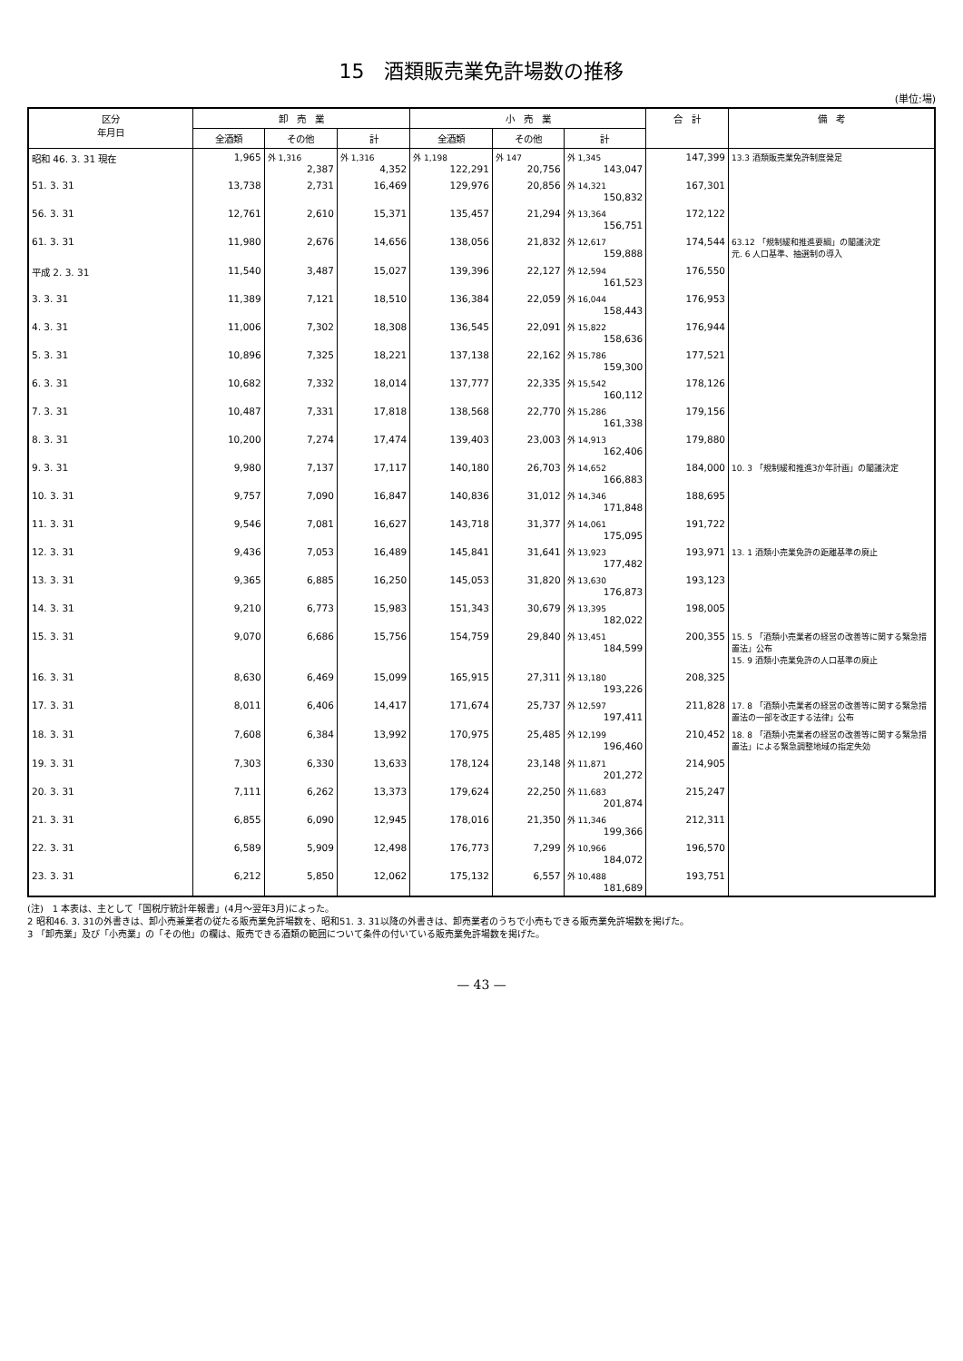15　酒類販売業免許場数の推移
(単位:場)
| 区分 年月日 | 卸 売 業 | | | 小 売 業 | | | 合 計 | 備 考 |
| --- | --- | --- | --- | --- | --- | --- | --- | --- |
| | 全酒類 | その他 | 計 | 全酒類 | その他 | 計 | | |
| 昭和 46. 3. 31 現在 | 1,965 | 外 1,316 2,387 | 外 1,316 4,352 | 外 1,198 122,291 | 外 147 20,756 | 外 1,345 143,047 | 147,399 | 13.3 酒類販売業免許制度発足 |
| 51. 3. 31 | 13,738 | 2,731 | 16,469 | 129,976 | 20,856 | 外 14,321 150,832 | 167,301 | |
| 56. 3. 31 | 12,761 | 2,610 | 15,371 | 135,457 | 21,294 | 外 13,364 156,751 | 172,122 | |
| 61. 3. 31 | 11,980 | 2,676 | 14,656 | 138,056 | 21,832 | 外 12,617 159,888 | 174,544 | 63.12 「規制緩和推進要綱」の閣議決定 元. 6 人口基準、抽選制の導入 |
| 平成 2. 3. 31 | 11,540 | 3,487 | 15,027 | 139,396 | 22,127 | 外 12,594 161,523 | 176,550 | |
| 3. 3. 31 | 11,389 | 7,121 | 18,510 | 136,384 | 22,059 | 外 16,044 158,443 | 176,953 | |
| 4. 3. 31 | 11,006 | 7,302 | 18,308 | 136,545 | 22,091 | 外 15,822 158,636 | 176,944 | |
| 5. 3. 31 | 10,896 | 7,325 | 18,221 | 137,138 | 22,162 | 外 15,786 159,300 | 177,521 | |
| 6. 3. 31 | 10,682 | 7,332 | 18,014 | 137,777 | 22,335 | 外 15,542 160,112 | 178,126 | |
| 7. 3. 31 | 10,487 | 7,331 | 17,818 | 138,568 | 22,770 | 外 15,286 161,338 | 179,156 | |
| 8. 3. 31 | 10,200 | 7,274 | 17,474 | 139,403 | 23,003 | 外 14,913 162,406 | 179,880 | |
| 9. 3. 31 | 9,980 | 7,137 | 17,117 | 140,180 | 26,703 | 外 14,652 166,883 | 184,000 | 10. 3 「規制緩和推進3か年計画」の閣議決定 |
| 10. 3. 31 | 9,757 | 7,090 | 16,847 | 140,836 | 31,012 | 外 14,346 171,848 | 188,695 | |
| 11. 3. 31 | 9,546 | 7,081 | 16,627 | 143,718 | 31,377 | 外 14,061 175,095 | 191,722 | |
| 12. 3. 31 | 9,436 | 7,053 | 16,489 | 145,841 | 31,641 | 外 13,923 177,482 | 193,971 | 13. 1 酒類小売業免許の距離基準の廃止 |
| 13. 3. 31 | 9,365 | 6,885 | 16,250 | 145,053 | 31,820 | 外 13,630 176,873 | 193,123 | |
| 14. 3. 31 | 9,210 | 6,773 | 15,983 | 151,343 | 30,679 | 外 13,395 182,022 | 198,005 | |
| 15. 3. 31 | 9,070 | 6,686 | 15,756 | 154,759 | 29,840 | 外 13,451 184,599 | 200,355 | 15. 5 「酒類小売業者の経営の改善等に関する緊急措置法」公布 15. 9 酒類小売業免許の人口基準の廃止 |
| 16. 3. 31 | 8,630 | 6,469 | 15,099 | 165,915 | 27,311 | 外 13,180 193,226 | 208,325 | |
| 17. 3. 31 | 8,011 | 6,406 | 14,417 | 171,674 | 25,737 | 外 12,597 197,411 | 211,828 | 17. 8 「酒類小売業者の経営の改善等に関する緊急措置法の一部を改正する法律」公布 |
| 18. 3. 31 | 7,608 | 6,384 | 13,992 | 170,975 | 25,485 | 外 12,199 196,460 | 210,452 | 18. 8 「酒類小売業者の経営の改善等に関する緊急措置法」による緊急調整地域の指定失効 |
| 19. 3. 31 | 7,303 | 6,330 | 13,633 | 178,124 | 23,148 | 外 11,871 201,272 | 214,905 | |
| 20. 3. 31 | 7,111 | 6,262 | 13,373 | 179,624 | 22,250 | 外 11,683 201,874 | 215,247 | |
| 21. 3. 31 | 6,855 | 6,090 | 12,945 | 178,016 | 21,350 | 外 11,346 199,366 | 212,311 | |
| 22. 3. 31 | 6,589 | 5,909 | 12,498 | 176,773 | 7,299 | 外 10,966 184,072 | 196,570 | |
| 23. 3. 31 | 6,212 | 5,850 | 12,062 | 175,132 | 6,557 | 外 10,488 181,689 | 193,751 | |
(注)　1 本表は、主として「国税庁統計年報書」(4月～翌年3月)によった。
2 昭和46. 3. 31の外書きは、卸小売兼業者の従たる販売業免許場数を、昭和51. 3. 31以降の外書きは、卸売業者のうちで小売もできる販売業免許場数を掲げた。
3 「卸売業」及び「小売業」の「その他」の欄は、販売できる酒類の範囲について条件の付いている販売業免許場数を掲げた。
— 43 —